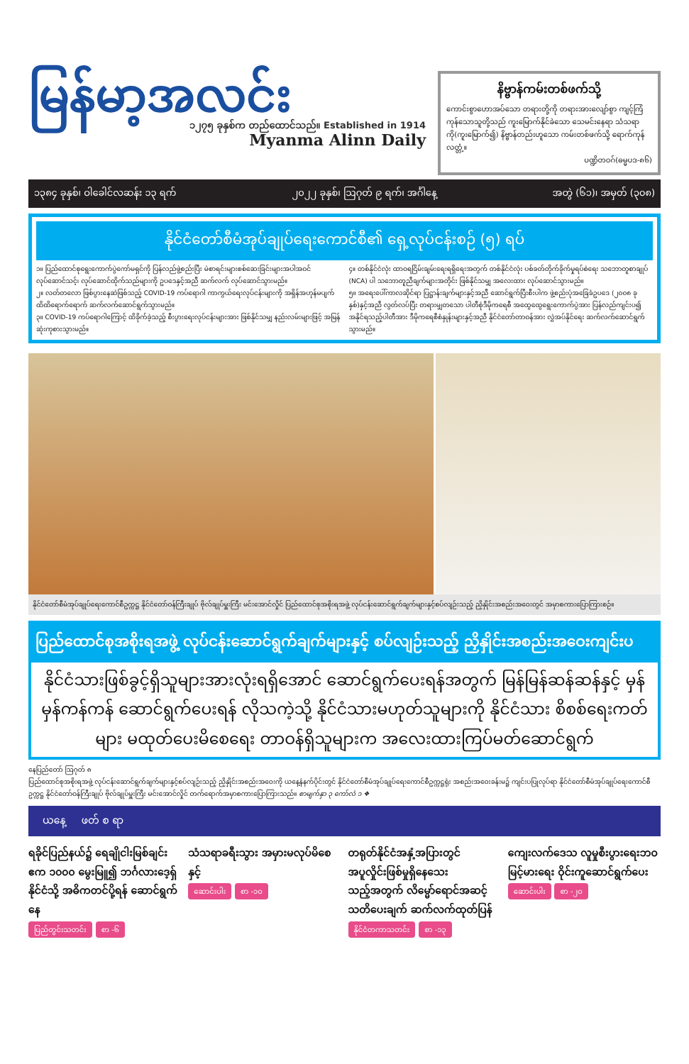မြန်မာ့အလင်း
၁၂၇၅ ခုနှစ်က တည်ထောင်သည်။ Established in 1914
Myanma Alinn Daily
နိဗ္ဗာန်ကမ်းတစ်ဖက်သို့
ကောင်းစွာဟောအပ်သော တရားတို့ကို တရားအားလျော်စွာ ကျင့်ကြံကုန်သောသူတို့သည် ကူးမြောက်နိုင်ခဲသော သေမင်းနေရာ သံသရာကို(ကူးမြောက်၍) နိဗ္ဗာန်တည်းဟူသော ကမ်းတစ်ဖက်သို့ ရောက်ကုန်လတ္တံ့။
ပဏ္ဍိတဝဂ်(ဓမ္မပဒ-၈၆)
၁၃၈၄ ခုနှစ်၊ ဝါခေါင်လဆန်း ၁၃ ရက် ၂၀၂၂ ခုနှစ်၊ ဩဂုတ် ၉ ရက်၊ အင်္ဂါနေ့ အတွဲ (၆၁)၊ အမှတ် (၃၀၈)
နိုင်ငံတော်စီမံအုပ်ချုပ်ရေးကောင်စီ၏ ရှေ့လုပ်ငန်းစဉ် (၅) ရပ်
၁။ ပြည်ထောင်စုရွေးကောက်ပွဲကော်မရှင်ကို ပြန်လည်ဖွဲ့စည်းပြီး မဲစာရင်းများစစ်ဆေးခြင်းများအပါအဝင် လုပ်ဆောင်သင့်၊ လုပ်ဆောင်ထိုက်သည်များကို ဥပဒေနှင့်အညီ ဆက်လက် လုပ်ဆောင်သွားမည်။
၂။ လတ်တလော ဖြစ်ပွားနေဆဲဖြစ်သည့် COVID-19 ကပ်ရောဂါ ကာကွယ်ရေးလုပ်ငန်းများကို အရှိန်အဟုန်မပျက် ထိထိရောက်ရောက် ဆက်လက်ဆောင်ရွက်သွားမည်။
၃။ COVID-19 ကပ်ရောဂါကြောင့် ထိခိုက်ခဲ့သည့် စီးပွားရေးလုပ်ငန်းများအား ဖြစ်နိုင်သမျှ နည်းလမ်းများဖြင့် အမြန်ဆုံးကုစားသွားမည်။
၄။ တစ်နိုင်ငံလုံး ထာဝရငြိမ်းချမ်းရေးရရှိရေးအတွက် တစ်နိုင်ငံလုံး ပစ်ခတ်တိုက်ခိုက်မှုရပ်စဲရေး သဘောတူစာချုပ် (NCA) ပါ သဘောတူညီချက်များအတိုင်း ဖြစ်နိုင်သမျှ အလေးထား လုပ်ဆောင်သွားမည်။
၅။ အရေးပေါ်ကာလဆိုင်ရာ ပြဋ္ဌာန်းချက်များနှင့်အညီ ဆောင်ရွက်ပြီးစီးပါက ဖွဲ့စည်းပုံအခြေခံဥပဒေ (၂၀၀၈ ခုနှစ်)နှင့်အညီ လွတ်လပ်ပြီး တရားမျှတသော ပါတီစုံဒီမိုကရေစီ အထွေထွေရွေးကောက်ပွဲအား ပြန်လည်ကျင်းပ၍ အနိုင်ရသည့်ပါတီအား ဒီမိုကရေစီစံနှုန်းများနှင့်အညီ နိုင်ငံတော်တာဝန်အား လွှဲအပ်နိုင်ရေး ဆက်လက်ဆောင်ရွက်သွားမည်။
နိုင်ငံတော်စီမံအုပ်ချုပ်ရေးကောင်စီဥက္ကဋ္ဌ နိုင်ငံတော်ဝန်ကြီးချုပ် ဗိုလ်ချုပ်မှူးကြီး မင်းအောင်လှိုင် ပြည်ထောင်စုအစိုးရအဖွဲ့ လုပ်ငန်းဆောင်ရွက်ချက်များနှင့်စပ်လျဉ်းသည့် ညှိနှိုင်းအစည်းအဝေးတွင် အမှာစကားပြောကြားစဉ်။
ပြည်ထောင်စုအစိုးရအဖွဲ့ လုပ်ငန်းဆောင်ရွက်ချက်များနှင့် စပ်လျဉ်းသည့် ညှိနှိုင်းအစည်းအဝေးကျင်းပ
နိုင်ငံသားဖြစ်ခွင့်ရှိသူများအားလုံးရရှိအောင် ဆောင်ရွက်ပေးရန်အတွက် မြန်မြန်ဆန်ဆန်နှင့် မှန်မှန်ကန်ကန် ဆောင်ရွက်ပေးရန် လိုသကဲ့သို့ နိုင်ငံသားမဟုတ်သူများကို နိုင်ငံသား စိစစ်ရေးကတ်များ မထုတ်ပေးမိစေရေး တာဝန်ရှိသူများက အလေးထားကြပ်မတ်ဆောင်ရွက်
နေပြည်တော် ဩဂုတ် ၈
ပြည်ထောင်စုအစိုးရအဖွဲ့ လုပ်ငန်းဆောင်ရွက်ချက်များနှင့်စပ်လျဉ်းသည့် ညှိနှိုင်းအစည်းအဝေးကို ယနေ့နံနက်ပိုင်းတွင် နိုင်ငံတော်စီမံအုပ်ချုပ်ရေးကောင်စီဥက္ကဋ္ဌရုံး အစည်းအဝေးခန်းမ၌ ကျင်းပပြုလုပ်ရာ နိုင်ငံတော်စီမံအုပ်ချုပ်ရေးကောင်စီဥက္ကဋ္ဌ နိုင်ငံတော်ဝန်ကြီးချုပ် ဗိုလ်ချုပ်မှူးကြီး မင်းအောင်လှိုင် တက်ရောက်အမှာစကားပြောကြားသည်။ စာမျက်နှာ ၃ ကော်လံ ၁ ❖
ယနေ့ ဖတ် စ ရာ
ရခိုင်ပြည်နယ်၌ ရေချိုငါးမြစ်ချင်း ဧက ၁၀၀၀ မွေးမြူ၍ ဘင်္ဂလားဒေ့ရှ်နိုင်ငံသို့ အဓိကတင်ပို့ရန် ဆောင်ရွက်နေ
ပြည်တွင်းသတင်း စာ -၆
သံသရာခရီးသွား အမှားမလုပ်မိစေနှင့်
ဆောင်းပါး စာ -၁၀
တရုတ်နိုင်ငံအနှံ့အပြားတွင် အပူလှိုင်းဖြစ်မှုရှိနေသေးသည့်အတွက် လိမ္မော်ရောင်အဆင့် သတိပေးချက် ဆက်လက်ထုတ်ပြန်
နိုင်ငံတကာသတင်း စာ -၁၃
ကျေးလက်ဒေသ လူမှုစီးပွားရေးဘဝမြင့်မားရေး ဝိုင်းကူဆောင်ရွက်ပေး
ဆောင်းပါး စာ -၂၀